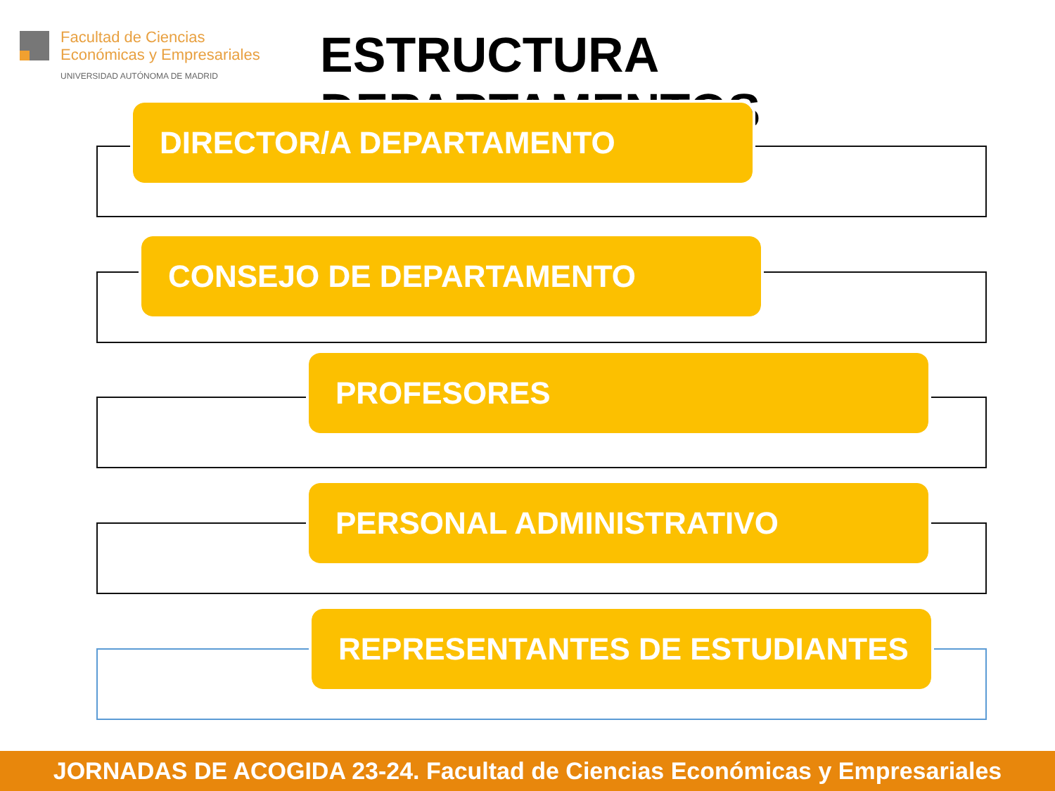Facultad de Ciencias
Económicas y Empresariales
UNIVERSIDAD AUTÓNOMA DE MADRID
ESTRUCTURA DEPARTAMENTOS
DIRECTOR/A DEPARTAMENTO
CONSEJO DE DEPARTAMENTO
PROFESORES
PERSONAL ADMINISTRATIVO
REPRESENTANTES DE ESTUDIANTES
JORNADAS DE ACOGIDA 23-24. Facultad de Ciencias Económicas y Empresariales